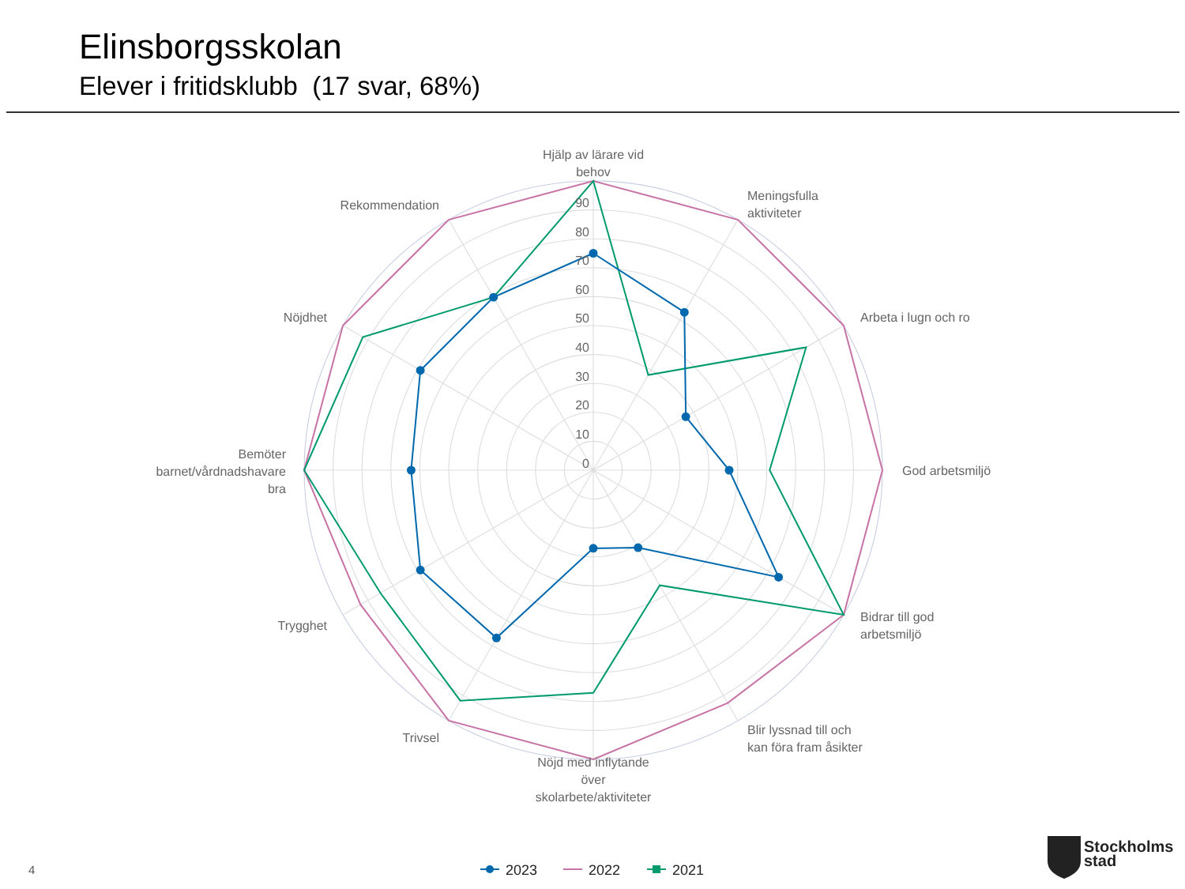Elinsborgsskolan
Elever i fritidsklubb (17 svar, 68%)
Hjälp av lärare vid
behov
Meningsfulla
aktiviteter
Arbeta i lugn och ro
God arbetsmiljö
Bidrar till god
arbetsmiljö
Blir lyssnad till och
kan föra fram åsikter
Nöjd med inflytande
över
skolarbete/aktiviteter
Trivsel
Trygghet
Bemöter
barnet/vårdnadshavare
bra
Nöjdhet
Rekommendation
0
10
20
30
40
50
60
70
80
90
2023
2022
2021
4
Stockholms
stad